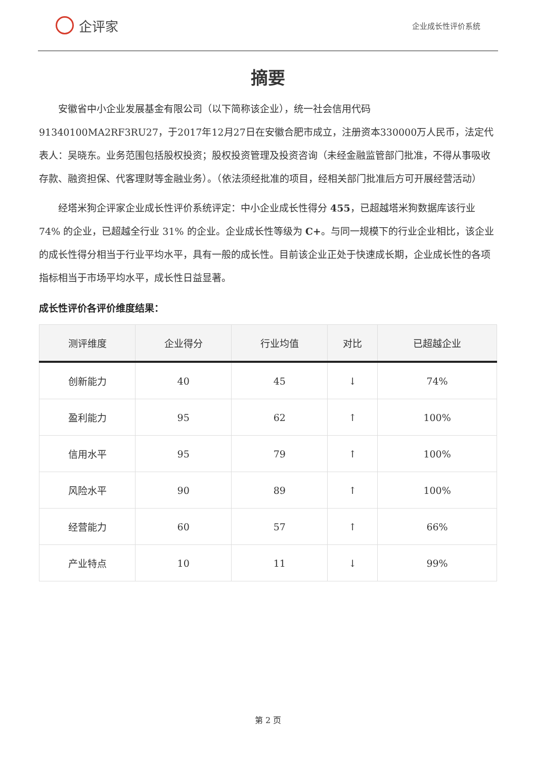企评家
企业成长性评价系统
摘要
安徽省中小企业发展基金有限公司（以下简称该企业），统一社会信用代码91340100MA2RF3RU27，于2017年12月27日在安徽合肥市成立，注册资本330000万人民币，法定代表人：吴晓东。业务范围包括股权投资；股权投资管理及投资咨询（未经金融监管部门批准，不得从事吸收存款、融资担保、代客理财等金融业务）。（依法须经批准的项目，经相关部门批准后方可开展经营活动）
经塔米狗企评家企业成长性评价系统评定：中小企业成长性得分 455，已超越塔米狗数据库该行业 74% 的企业，已超越全行业 31% 的企业。企业成长性等级为 C+。与同一规模下的行业企业相比，该企业的成长性得分相当于行业平均水平，具有一般的成长性。目前该企业正处于快速成长期，企业成长性的各项指标相当于市场平均水平，成长性日益显著。
成长性评价各评价维度结果：
| 测评维度 | 企业得分 | 行业均值 | 对比 | 已超越企业 |
| --- | --- | --- | --- | --- |
| 创新能力 | 40 | 45 | ↓ | 74% |
| 盈利能力 | 95 | 62 | ↑ | 100% |
| 信用水平 | 95 | 79 | ↑ | 100% |
| 风险水平 | 90 | 89 | ↑ | 100% |
| 经营能力 | 60 | 57 | ↑ | 66% |
| 产业特点 | 10 | 11 | ↓ | 99% |
第 2 页